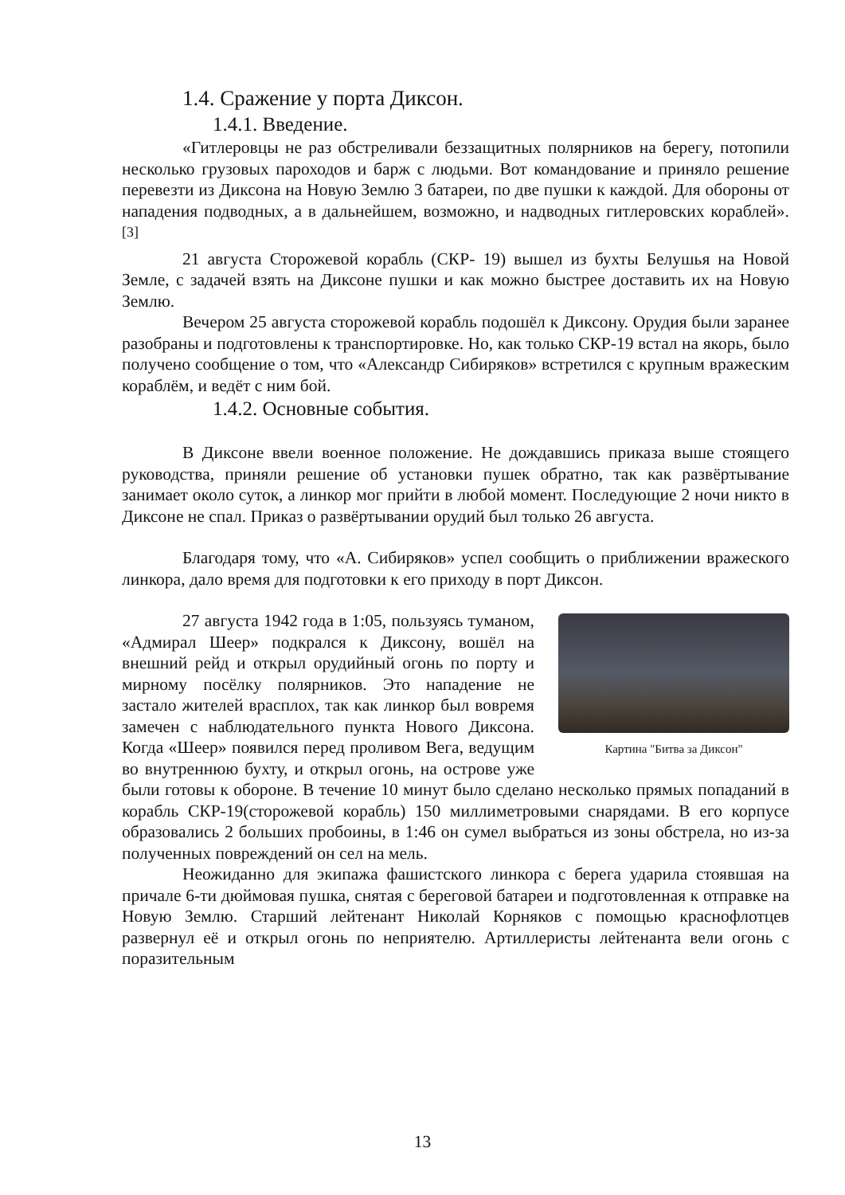1.4. Сражение у порта Диксон.
1.4.1. Введение.
«Гитлеровцы не раз обстреливали беззащитных полярников на берегу, потопили несколько грузовых пароходов и барж с людьми. Вот командование и приняло решение перевезти из Диксона на Новую Землю 3 батареи, по две пушки к каждой. Для обороны от нападения подводных, а в дальнейшем, возможно, и надводных гитлеровских кораблей». <sup>[3]</sup>
21 августа Сторожевой корабль (СКР- 19) вышел из бухты Белушья на Новой Земле, с задачей взять на Диксоне пушки и как можно быстрее доставить их на Новую Землю.
Вечером 25 августа сторожевой корабль подошёл к Диксону. Орудия были заранее разобраны и подготовлены к транспортировке. Но, как только СКР-19 встал на якорь, было получено сообщение о том, что «Александр Сибиряков» встретился с крупным вражеским кораблём, и ведёт с ним бой.
1.4.2. Основные события.
В Диксоне ввели военное положение. Не дождавшись приказа выше стоящего руководства, приняли решение об установки пушек обратно, так как развёртывание занимает около суток, а линкор мог прийти в любой момент. Последующие 2 ночи никто в Диксоне не спал. Приказ о развёртывании орудий был только 26 августа.
Благодаря тому, что «А. Сибиряков» успел сообщить о приближении вражеского линкора, дало время для подготовки к его приходу в порт Диксон.
Картина "Битва за Диксон"
27 августа 1942 года в 1:05, пользуясь туманом, «Адмирал Шеер» подкрался к Диксону, вошёл на внешний рейд и открыл орудийный огонь по порту и мирному посёлку полярников. Это нападение не застало жителей врасплох, так как линкор был вовремя замечен с наблюдательного пункта Нового Диксона. Когда «Шеер» появился перед проливом Вега, ведущим во внутреннюю бухту, и открыл огонь, на острове уже были готовы к обороне. В течение 10 минут было сделано несколько прямых попаданий в корабль СКР-19(сторожевой корабль) 150 миллиметровыми снарядами. В его корпусе образовались 2 больших пробоины, в 1:46 он сумел выбраться из зоны обстрела, но из-за полученных повреждений он сел на мель.
Неожиданно для экипажа фашистского линкора с берега ударила стоявшая на причале 6-ти дюймовая пушка, снятая с береговой батареи и подготовленная к отправке на Новую Землю. Старший лейтенант Николай Корняков с помощью краснофлотцев развернул её и открыл огонь по неприятелю. Артиллеристы лейтенанта вели огонь с поразительным
13